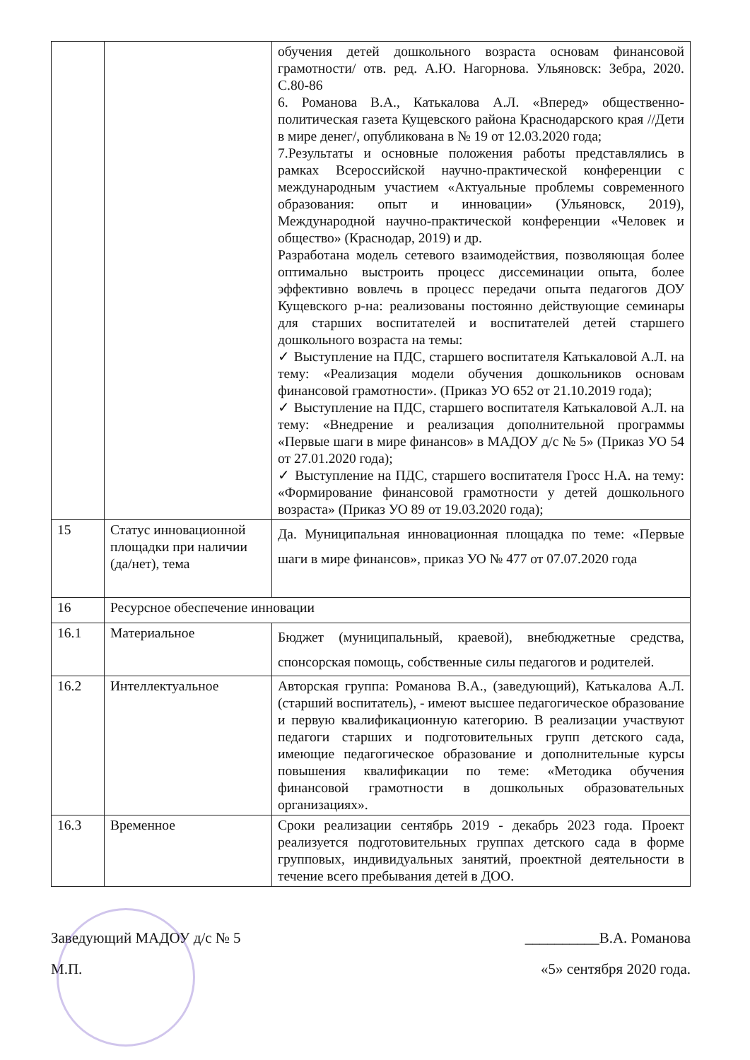| | | обучения детей дошкольного возраста основам финансовой грамотности/ отв. ред. А.Ю. Нагорнова. Ульяновск: Зебра, 2020. С.80-86 6. Романова В.А., Катькалова А.Л. «Вперед» общественно-политическая газета Кущевского района Краснодарского края //Дети в мире денег/, опубликована в № 19 от 12.03.2020 года; 7.Результаты и основные положения работы представлялись в рамках Всероссийской научно-практической конференции с международным участием «Актуальные проблемы современного образования: опыт и инновации» (Ульяновск, 2019), Международной научно-практической конференции «Человек и общество» (Краснодар, 2019) и др. Разработана модель сетевого взаимодействия, позволяющая более оптимально выстроить процесс диссеминации опыта, более эффективно вовлечь в процесс передачи опыта педагогов ДОУ Кущевского р-на: реализованы постоянно действующие семинары для старших воспитателей и воспитателей детей старшего дошкольного возраста на темы: ✓ Выступление на ПДС, старшего воспитателя Катькаловой А.Л. на тему: «Реализация модели обучения дошкольников основам финансовой грамотности». (Приказ УО 652 от 21.10.2019 года); ✓ Выступление на ПДС, старшего воспитателя Катькаловой А.Л. на тему: «Внедрение и реализация дополнительной программы «Первые шаги в мире финансов» в МАДОУ д/с № 5» (Приказ УО 54 от 27.01.2020 года); ✓ Выступление на ПДС, старшего воспитателя Гросс Н.А. на тему: «Формирование финансовой грамотности у детей дошкольного возраста» (Приказ УО 89 от 19.03.2020 года); |
| 15 | Статус инновационной площадки при наличии (да/нет), тема | Да. Муниципальная инновационная площадка по теме: «Первые шаги в мире финансов», приказ УО № 477 от 07.07.2020 года |
| 16 | Ресурсное обеспечение инновации | |
| 16.1 | Материальное | Бюджет (муниципальный, краевой), внебюджетные средства, спонсорская помощь, собственные силы педагогов и родителей. |
| 16.2 | Интеллектуальное | Авторская группа: Романова В.А., (заведующий), Катькалова А.Л. (старший воспитатель), - имеют высшее педагогическое образование и первую квалификационную категорию. В реализации участвуют педагоги старших и подготовительных групп детского сада, имеющие педагогическое образование и дополнительные курсы повышения квалификации по теме: «Методика обучения финансовой грамотности в дошкольных образовательных организациях». |
| 16.3 | Временное | Сроки реализации сентябрь 2019 - декабрь 2023 года. Проект реализуется подготовительных группах детского сада в форме групповых, индивидуальных занятий, проектной деятельности в течение всего пребывания детей в ДОО. |
Заведующий МАДОУ д/с № 5 __________В.А. Романова
М.П. «5» сентября 2020 года.